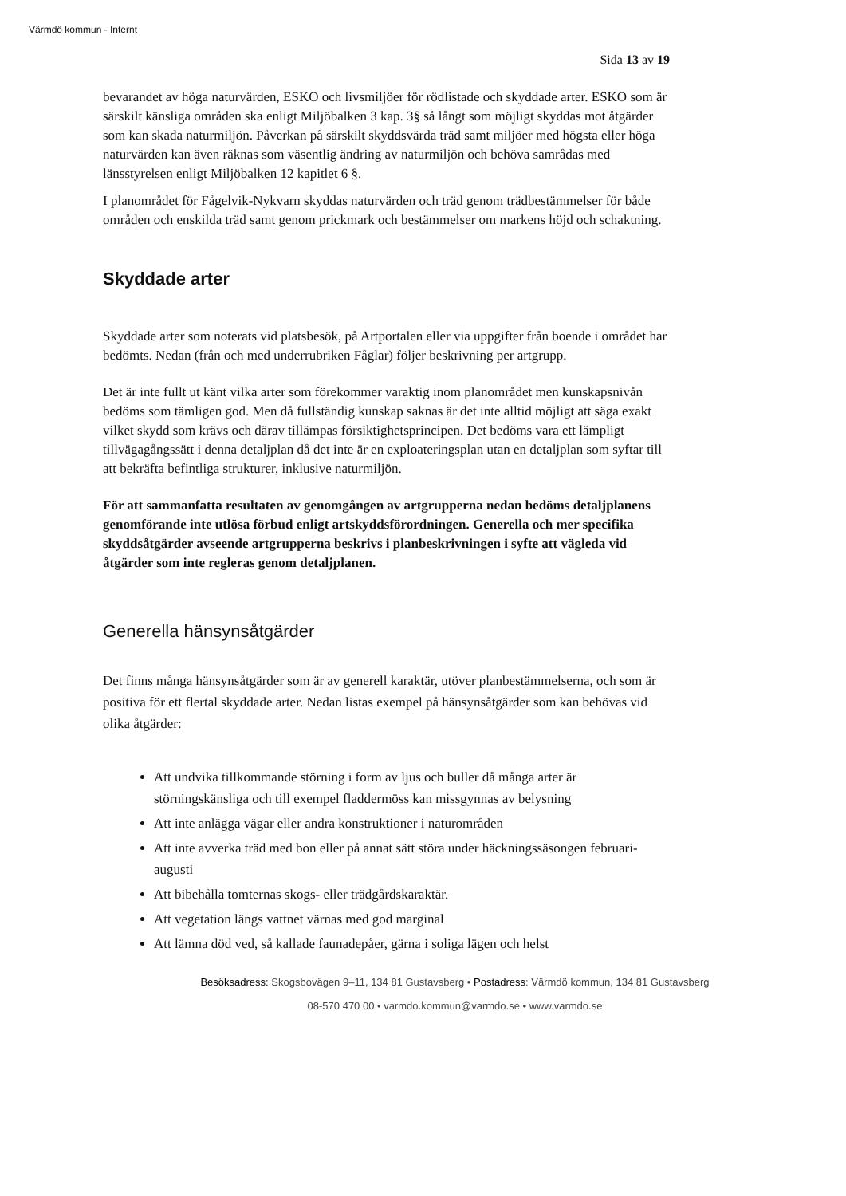Värmdö kommun - Internt
Sida 13 av 19
bevarandet av höga naturvärden, ESKO och livsmiljöer för rödlistade och skyddade arter. ESKO som är särskilt känsliga områden ska enligt Miljöbalken 3 kap. 3§ så långt som möjligt skyddas mot åtgärder som kan skada naturmiljön. Påverkan på särskilt skyddsvärda träd samt miljöer med högsta eller höga naturvärden kan även räknas som väsentlig ändring av naturmiljön och behöva samrådas med länsstyrelsen enligt Miljöbalken 12 kapitlet 6 §.
I planområdet för Fågelvik-Nykvarn skyddas naturvärden och träd genom trädbestämmelser för både områden och enskilda träd samt genom prickmark och bestämmelser om markens höjd och schaktning.
Skyddade arter
Skyddade arter som noterats vid platsbesök, på Artportalen eller via uppgifter från boende i området har bedömts. Nedan (från och med underrubriken Fåglar) följer beskrivning per artgrupp.
Det är inte fullt ut känt vilka arter som förekommer varaktig inom planområdet men kunskapsnivån bedöms som tämligen god. Men då fullständig kunskap saknas är det inte alltid möjligt att säga exakt vilket skydd som krävs och därav tillämpas försiktighetsprincipen. Det bedöms vara ett lämpligt tillvägagångssätt i denna detaljplan då det inte är en exploateringsplan utan en detaljplan som syftar till att bekräfta befintliga strukturer, inklusive naturmiljön.
För att sammanfatta resultaten av genomgången av artgrupperna nedan bedöms detaljplanens genomförande inte utlösa förbud enligt artskyddsförordningen. Generella och mer specifika skyddsåtgärder avseende artgrupperna beskrivs i planbeskrivningen i syfte att vägleda vid åtgärder som inte regleras genom detaljplanen.
Generella hänsynsåtgärder
Det finns många hänsynsåtgärder som är av generell karaktär, utöver planbestämmelserna, och som är positiva för ett flertal skyddade arter. Nedan listas exempel på hänsynsåtgärder som kan behövas vid olika åtgärder:
Att undvika tillkommande störning i form av ljus och buller då många arter är störningskänsliga och till exempel fladdermöss kan missgynnas av belysning
Att inte anlägga vägar eller andra konstruktioner i naturområden
Att inte avverka träd med bon eller på annat sätt störa under häckningssäsongen februari-augusti
Att bibehålla tomternas skogs- eller trädgårdskaraktär.
Att vegetation längs vattnet värnas med god marginal
Att lämna död ved, så kallade faunadepåer, gärna i soliga lägen och helst
Besöksadress: Skogsbovägen 9–11, 134 81 Gustavsberg • Postadress: Värmdö kommun, 134 81 Gustavsberg
08-570 470 00 • varmdo.kommun@varmdo.se • www.varmdo.se